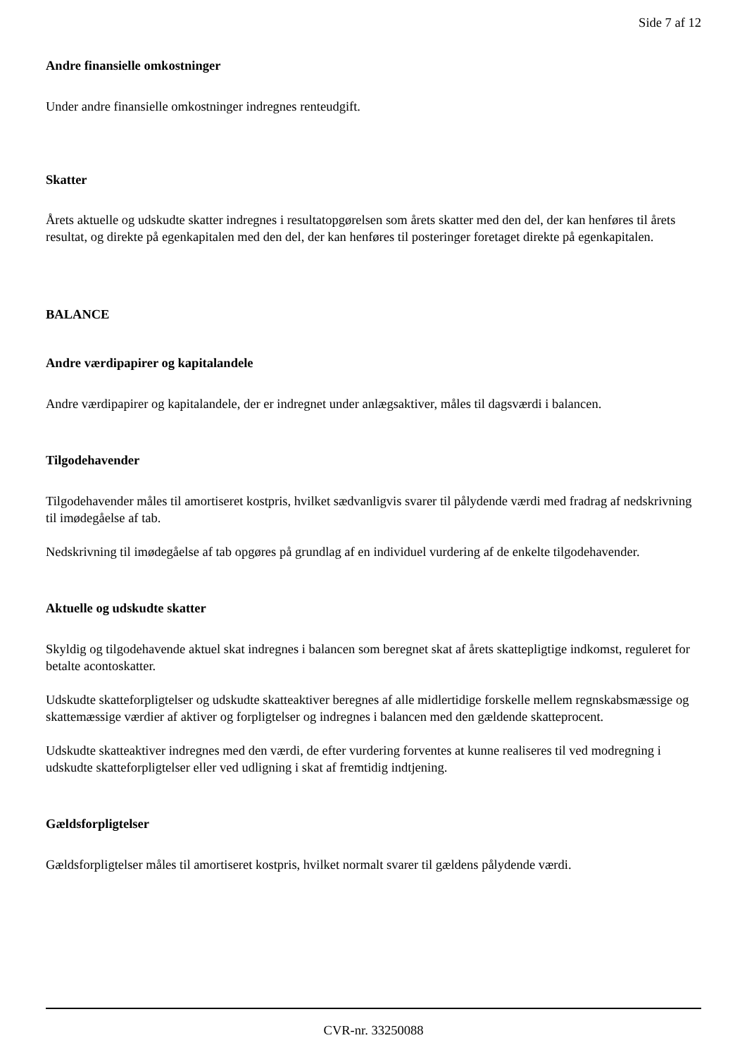Side 7 af 12
Andre finansielle omkostninger
Under andre finansielle omkostninger indregnes renteudgift.
Skatter
Årets aktuelle og udskudte skatter indregnes i resultatopgørelsen som årets skatter med den del, der kan henføres til årets resultat, og direkte på egenkapitalen med den del, der kan henføres til posteringer foretaget direkte på egenkapitalen.
BALANCE
Andre værdipapirer og kapitalandele
Andre værdipapirer og kapitalandele, der er indregnet under anlægsaktiver, måles til dagsværdi i balancen.
Tilgodehavender
Tilgodehavender måles til amortiseret kostpris, hvilket sædvanligvis svarer til pålydende værdi med fradrag af nedskrivning til imødegåelse af tab.
Nedskrivning til imødegåelse af tab opgøres på grundlag af en individuel vurdering af de enkelte tilgodehavender.
Aktuelle og udskudte skatter
Skyldig og tilgodehavende aktuel skat indregnes i balancen som beregnet skat af årets skattepligtige indkomst, reguleret for betalte acontoskatter.
Udskudte skatteforpligtelser og udskudte skatteaktiver beregnes af alle midlertidige forskelle mellem regnskabsmæssige og skattemæssige værdier af aktiver og forpligtelser og indregnes i balancen med den gældende skatteprocent.
Udskudte skatteaktiver indregnes med den værdi, de efter vurdering forventes at kunne realiseres til ved modregning i udskudte skatteforpligtelser eller ved udligning i skat af fremtidig indtjening.
Gældsforpligtelser
Gældsforpligtelser måles til amortiseret kostpris, hvilket normalt svarer til gældens pålydende værdi.
CVR-nr. 33250088